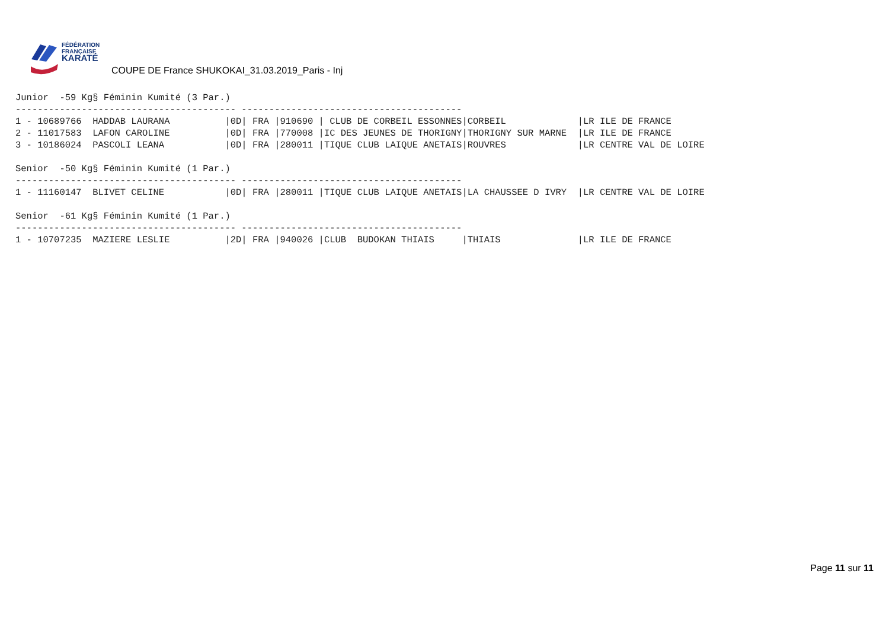FÉDÉRATION
FRANÇAISE
KARATÉ
COUPE DE France SHUKOKAI_31.03.2019_Paris - Inj
Junior  -59 Kg§ Féminin Kumité (3 Par.)
---------------------------------------- ----------------------------------------
1 - 10689766  HADDAB LAURANA          |0D| FRA |910690 | CLUB DE CORBEIL ESSONNES|CORBEIL             |LR ILE DE FRANCE
2 - 11017583  LAFON CAROLINE          |0D| FRA |770008 |IC DES JEUNES DE THORIGNY|THORIGNY SUR MARNE  |LR ILE DE FRANCE
3 - 10186024  PASCOLI LEANA           |0D| FRA |280011 |TIQUE CLUB LAIQUE ANETAIS|ROUVRES             |LR CENTRE VAL DE LOIRE

Senior  -50 Kg§ Féminin Kumité (1 Par.)
---------------------------------------- ----------------------------------------
1 - 11160147  BLIVET CELINE           |0D| FRA |280011 |TIQUE CLUB LAIQUE ANETAIS|LA CHAUSSEE D IVRY  |LR CENTRE VAL DE LOIRE

Senior  -61 Kg§ Féminin Kumité (1 Par.)
---------------------------------------- ----------------------------------------
1 - 10707235  MAZIERE LESLIE          |2D| FRA |940026 |CLUB  BUDOKAN THIAIS     |THIAIS              |LR ILE DE FRANCE
Page 11 sur 11